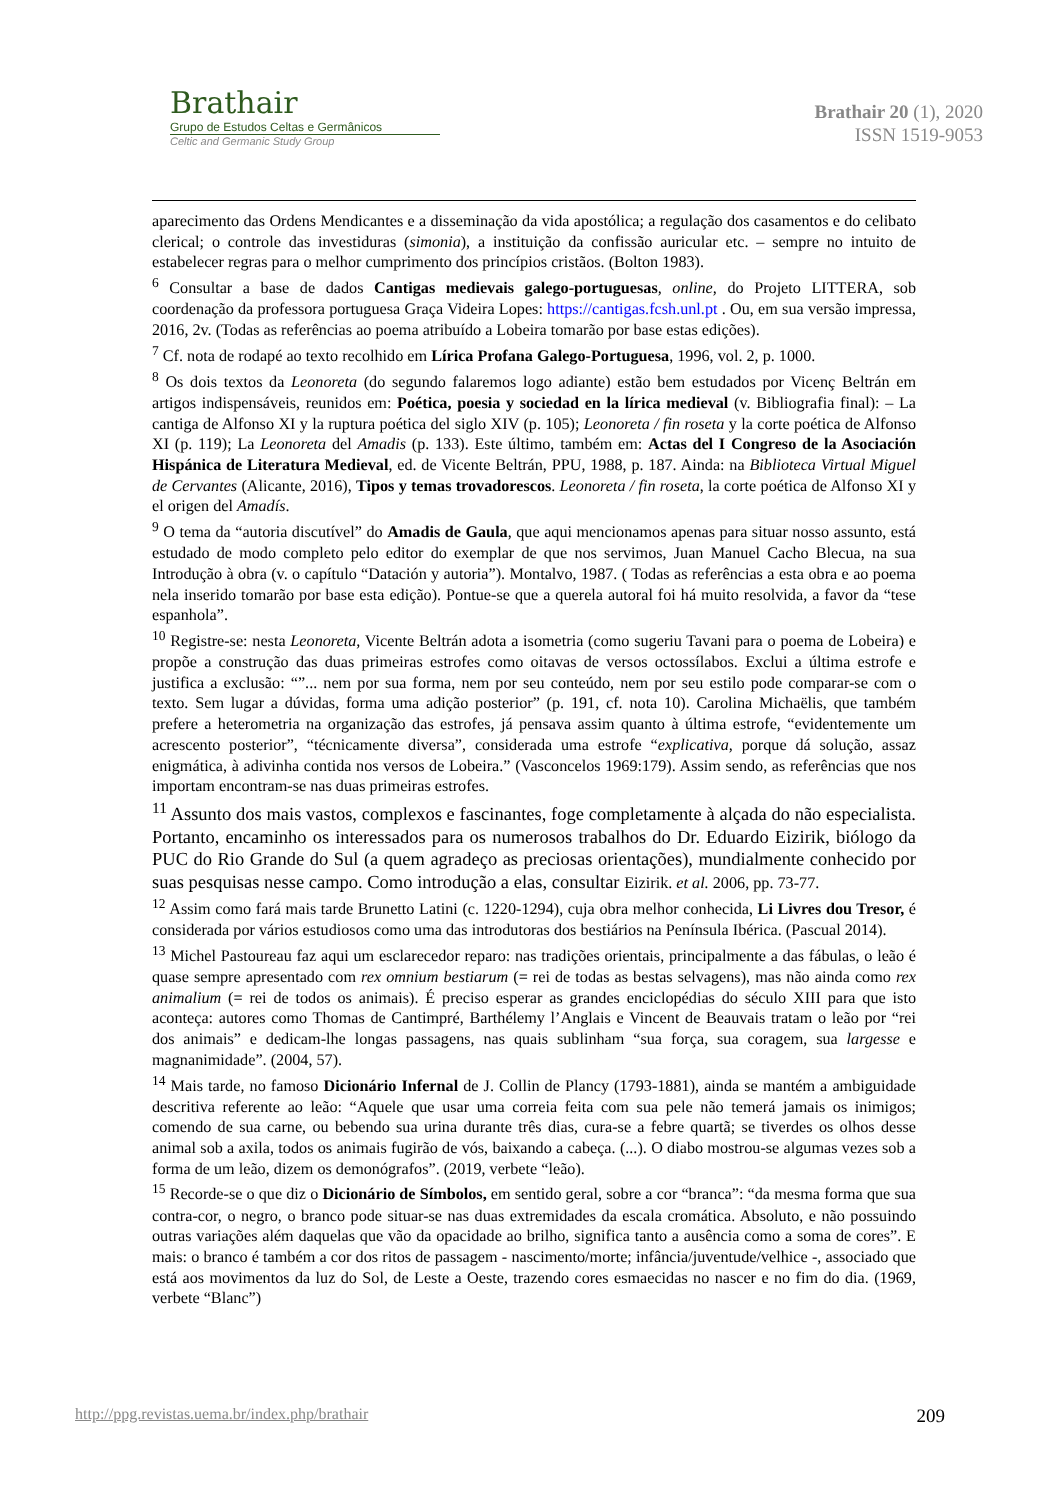Brathair
Grupo de Estudos Celtas e Germânicos
Celtic and Germanic Study Group
Brathair 20 (1), 2020
ISSN 1519-9053
aparecimento das Ordens Mendicantes e a disseminação da vida apostólica; a regulação dos casamentos e do celibato clerical; o controle das investiduras (simonia), a instituição da confissão auricular etc. – sempre no intuito de estabelecer regras para o melhor cumprimento dos princípios cristãos. (Bolton 1983).
<sup>6</sup> Consultar a base de dados Cantigas medievais galego-portuguesas, online, do Projeto LITTERA, sob coordenação da professora portuguesa Graça Videira Lopes: https://cantigas.fcsh.unl.pt . Ou, em sua versão impressa, 2016, 2v. (Todas as referências ao poema atribuído a Lobeira tomarão por base estas edições).
<sup>7</sup> Cf. nota de rodapé ao texto recolhido em Lírica Profana Galego-Portuguesa, 1996, vol. 2, p. 1000.
<sup>8</sup> Os dois textos da Leonoreta (do segundo falaremos logo adiante) estão bem estudados por Vicenç Beltrán em artigos indispensáveis, reunidos em: Poética, poesia y sociedad en la lírica medieval (v. Bibliografia final): – La cantiga de Alfonso XI y la ruptura poética del siglo XIV (p. 105); Leonoreta / fin roseta y la corte poética de Alfonso XI (p. 119); La Leonoreta del Amadis (p. 133). Este último, também em: Actas del I Congreso de la Asociación Hispánica de Literatura Medieval, ed. de Vicente Beltrán, PPU, 1988, p. 187. Ainda: na Biblioteca Virtual Miguel de Cervantes (Alicante, 2016), Tipos y temas trovadorescos. Leonoreta / fin roseta, la corte poética de Alfonso XI y el origen del Amadís.
<sup>9</sup> O tema da “autoria discutível” do Amadis de Gaula, que aqui mencionamos apenas para situar nosso assunto, está estudado de modo completo pelo editor do exemplar de que nos servimos, Juan Manuel Cacho Blecua, na sua Introdução à obra (v. o capítulo “Datación y autoria”). Montalvo, 1987. ( Todas as referências a esta obra e ao poema nela inserido tomarão por base esta edição). Pontue-se que a querela autoral foi há muito resolvida, a favor da “tese espanhola”.
<sup>10</sup> Registre-se: nesta Leonoreta, Vicente Beltrán adota a isometria (como sugeriu Tavani para o poema de Lobeira) e propõe a construção das duas primeiras estrofes como oitavas de versos octossílabos. Exclui a última estrofe e justifica a exclusão: “”... nem por sua forma, nem por seu conteúdo, nem por seu estilo pode comparar-se com o texto. Sem lugar a dúvidas, forma uma adição posterior” (p. 191, cf. nota 10). Carolina Michaëlis, que também prefere a heterometria na organização das estrofes, já pensava assim quanto à última estrofe, “evidentemente um acrescento posterior”, “técnicamente diversa”, considerada uma estrofe “explicativa, porque dá solução, assaz enigmática, à adivinha contida nos versos de Lobeira.” (Vasconcelos 1969:179). Assim sendo, as referências que nos importam encontram-se nas duas primeiras estrofes.
<sup>11</sup> Assunto dos mais vastos, complexos e fascinantes, foge completamente à alçada do não especialista. Portanto, encaminho os interessados para os numerosos trabalhos do Dr. Eduardo Eizirik, biólogo da PUC do Rio Grande do Sul (a quem agradeço as preciosas orientações), mundialmente conhecido por suas pesquisas nesse campo. Como introdução a elas, consultar Eizirik. et al. 2006, pp. 73-77.
<sup>12</sup> Assim como fará mais tarde Brunetto Latini (c. 1220-1294), cuja obra melhor conhecida, Li Livres dou Tresor, é considerada por vários estudiosos como uma das introdutoras dos bestiários na Península Ibérica. (Pascual 2014).
<sup>13</sup> Michel Pastoureau faz aqui um esclarecedor reparo: nas tradições orientais, principalmente a das fábulas, o leão é quase sempre apresentado com rex omnium bestiarum (= rei de todas as bestas selvagens), mas não ainda como rex animalium (= rei de todos os animais). É preciso esperar as grandes enciclopédias do século XIII para que isto aconteça: autores como Thomas de Cantimpré, Barthélemy l’Anglais e Vincent de Beauvais tratam o leão por “rei dos animais” e dedicam-lhe longas passagens, nas quais sublinham “sua força, sua coragem, sua largesse e magnanimidade”. (2004, 57).
<sup>14</sup> Mais tarde, no famoso Dicionário Infernal de J. Collin de Plancy (1793-1881), ainda se mantém a ambiguidade descritiva referente ao leão: “Aquele que usar uma correia feita com sua pele não temerá jamais os inimigos; comendo de sua carne, ou bebendo sua urina durante três dias, cura-se a febre quartã; se tiverdes os olhos desse animal sob a axila, todos os animais fugirão de vós, baixando a cabeça. (...). O diabo mostrou-se algumas vezes sob a forma de um leão, dizem os demonógrafos”. (2019, verbete “leão).
<sup>15</sup> Recorde-se o que diz o Dicionário de Símbolos, em sentido geral, sobre a cor “branca”: “da mesma forma que sua contra-cor, o negro, o branco pode situar-se nas duas extremidades da escala cromática. Absoluto, e não possuindo outras variações além daquelas que vão da opacidade ao brilho, significa tanto a ausência como a soma de cores”. E mais: o branco é também a cor dos ritos de passagem - nascimento/morte; infância/juventude/velhice -, associado que está aos movimentos da luz do Sol, de Leste a Oeste, trazendo cores esmaecidas no nascer e no fim do dia. (1969, verbete “Blanc”)
http://ppg.revistas.uema.br/index.php/brathair 209